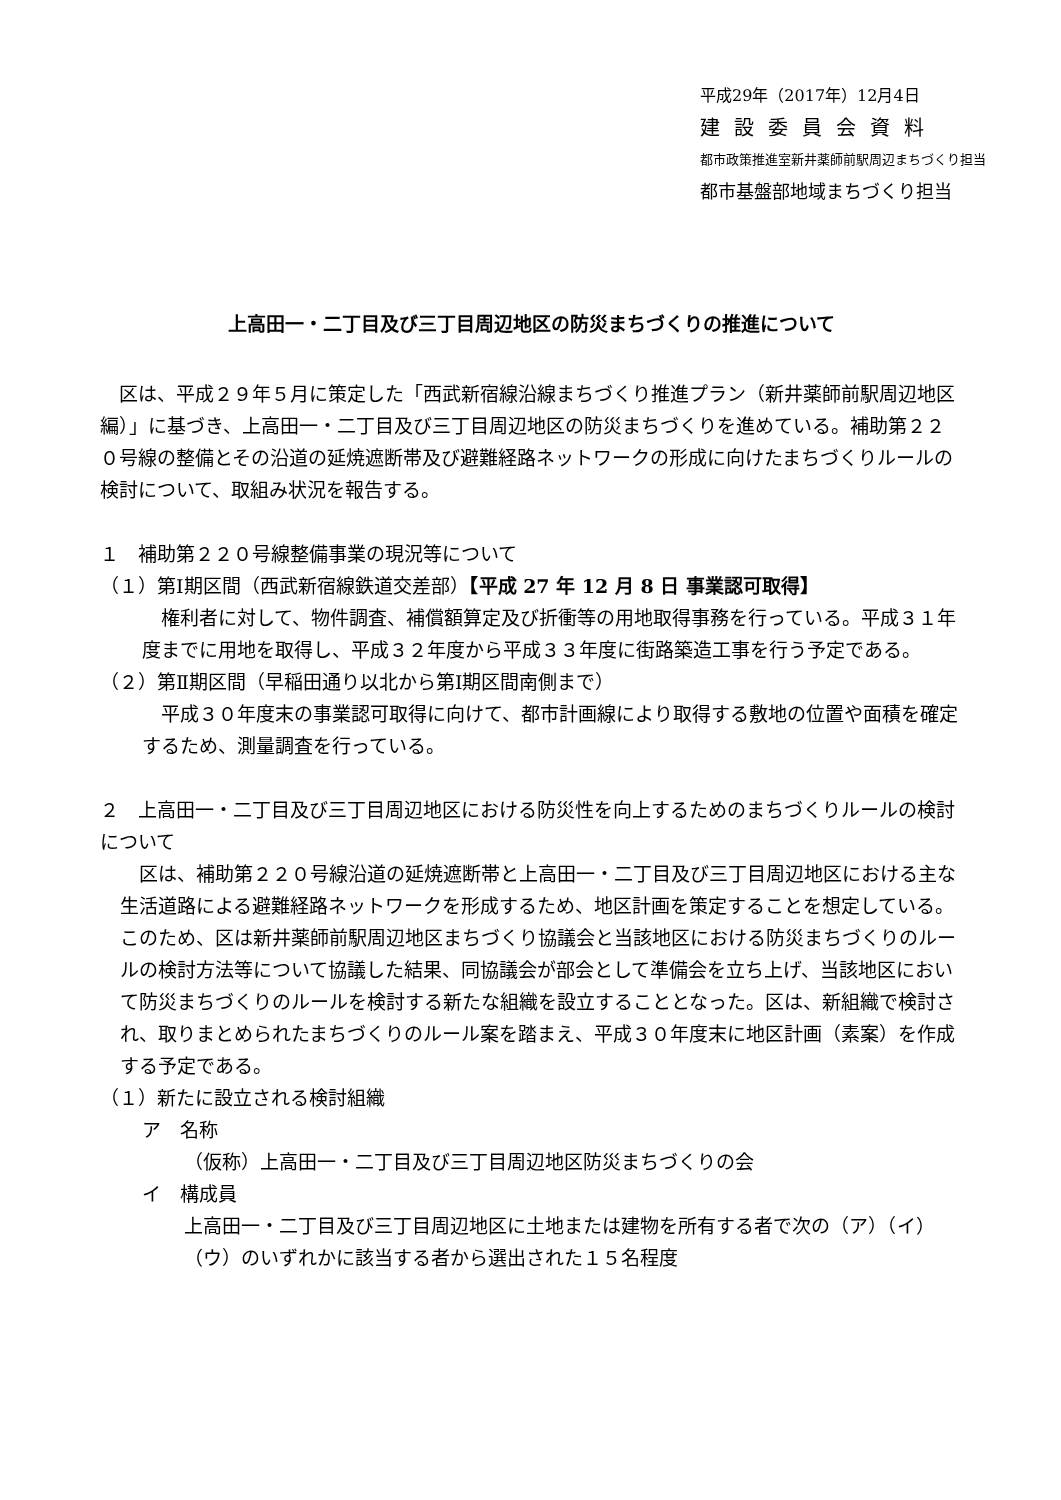平成29年（2017年）12月4日
建設委員会資料
都市政策推進室新井薬師前駅周辺まちづくり担当
都市基盤部地域まちづくり担当
上高田一・二丁目及び三丁目周辺地区の防災まちづくりの推進について
　区は、平成２９年５月に策定した「西武新宿線沿線まちづくり推進プラン（新井薬師前駅周辺地区編）」に基づき、上高田一・二丁目及び三丁目周辺地区の防災まちづくりを進めている。補助第２２０号線の整備とその沿道の延焼遮断帯及び避難経路ネットワークの形成に向けたまちづくりルールの検討について、取組み状況を報告する。
１　補助第２２０号線整備事業の現況等について
（１）第Ⅰ期区間（西武新宿線鉄道交差部）【平成 27 年 12 月 8 日 事業認可取得】
　権利者に対して、物件調査、補償額算定及び折衝等の用地取得事務を行っている。平成３１年度までに用地を取得し、平成３２年度から平成３３年度に街路築造工事を行う予定である。
（２）第Ⅱ期区間（早稲田通り以北から第Ⅰ期区間南側まで）
　平成３０年度末の事業認可取得に向けて、都市計画線により取得する敷地の位置や面積を確定するため、測量調査を行っている。
２　上高田一・二丁目及び三丁目周辺地区における防災性を向上するためのまちづくりルールの検討について
　区は、補助第２２０号線沿道の延焼遮断帯と上高田一・二丁目及び三丁目周辺地区における主な生活道路による避難経路ネットワークを形成するため、地区計画を策定することを想定している。このため、区は新井薬師前駅周辺地区まちづくり協議会と当該地区における防災まちづくりのルールの検討方法等について協議した結果、同協議会が部会として準備会を立ち上げ、当該地区において防災まちづくりのルールを検討する新たな組織を設立することとなった。区は、新組織で検討され、取りまとめられたまちづくりのルール案を踏まえ、平成３０年度末に地区計画（素案）を作成する予定である。
（１）新たに設立される検討組織
ア　名称
（仮称）上高田一・二丁目及び三丁目周辺地区防災まちづくりの会
イ　構成員
上高田一・二丁目及び三丁目周辺地区に土地または建物を所有する者で次の（ア）（イ）（ウ）のいずれかに該当する者から選出された１５名程度